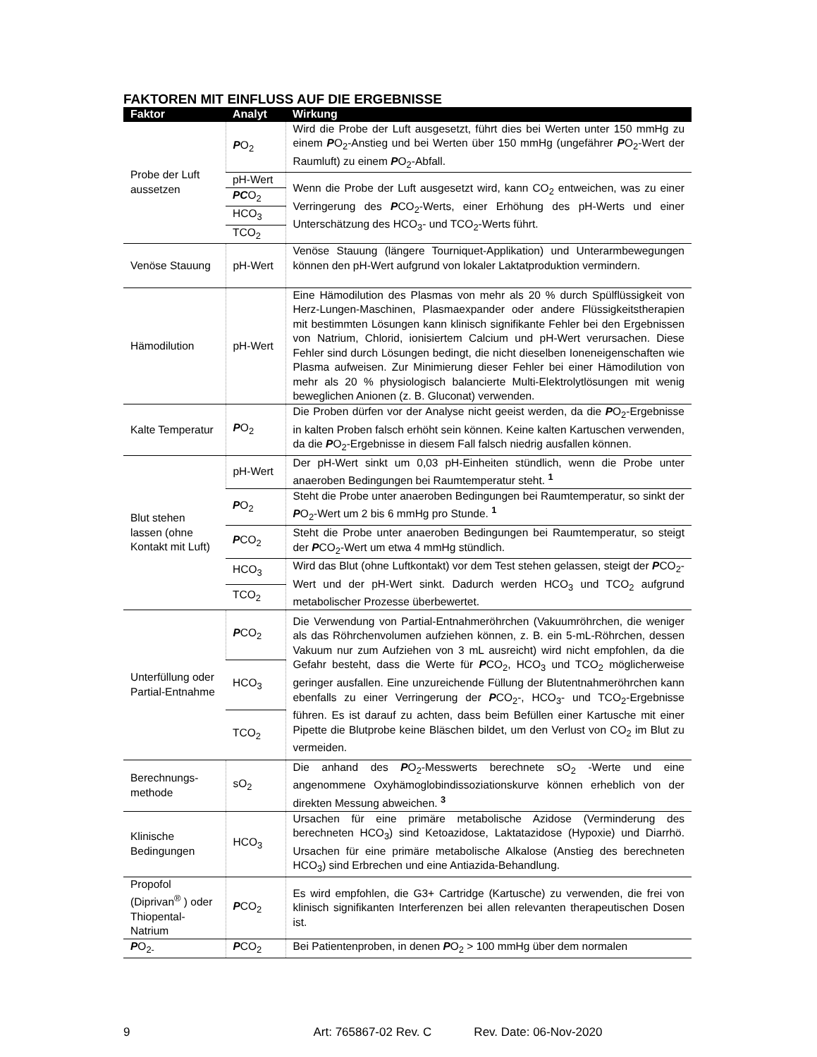FAKTOREN MIT EINFLUSS AUF DIE ERGEBNISSE
| Faktor | Analyt | Wirkung |
| --- | --- | --- |
| Probe der Luft aussetzen | P O<sub>2</sub> | Wird die Probe der Luft ausgesetzt, führt dies bei Werten unter 150 mmHg zu einem P O<sub>2</sub>-Anstieg und bei Werten über 150 mmHg (ungefährer P O<sub>2</sub>-Wert der Raumluft) zu einem P O<sub>2</sub>-Abfall. |
| | pH-Wert | Wenn die Probe der Luft ausgesetzt wird, kann CO<sub>2</sub> entweichen, was zu einer Verringerung des P CO<sub>2</sub>-Werts, einer Erhöhung des pH-Werts und einer Unterschätzung des HCO<sub>3</sub>- und TCO<sub>2</sub>-Werts führt. |
| | PC O<sub>2</sub> | |
| | HCO<sub>3</sub> | |
| | TCO<sub>2</sub> | |
| Venöse Stauung | pH-Wert | Venöse Stauung (längere Tourniquet-Applikation) und Unterarmbewegungen können den pH-Wert aufgrund von lokaler Laktatproduktion vermindern. |
| Hämodilution | pH-Wert | Eine Hämodilution des Plasmas von mehr als 20 % durch Spülflüssigkeit von Herz-Lungen-Maschinen, Plasmaexpander oder andere Flüssigkeitstherapien mit bestimmten Lösungen kann klinisch signifikante Fehler bei den Ergebnissen von Natrium, Chlorid, ionisiertem Calcium und pH-Wert verursachen. Diese Fehler sind durch Lösungen bedingt, die nicht dieselben Ioneneigenschaften wie Plasma aufweisen. Zur Minimierung dieser Fehler bei einer Hämodilution von mehr als 20 % physiologisch balancierte Multi-Elektrolytlösungen mit wenig beweglichen Anionen (z. B. Gluconat) verwenden. |
| Kalte Temperatur | P O<sub>2</sub> | Die Proben dürfen vor der Analyse nicht geeist werden, da die P O<sub>2</sub>-Ergebnisse in kalten Proben falsch erhöht sein können. Keine kalten Kartuschen verwenden, da die P O<sub>2</sub>-Ergebnisse in diesem Fall falsch niedrig ausfallen können. |
| Blut stehen lassen (ohne Kontakt mit Luft) | pH-Wert | Der pH-Wert sinkt um 0,03 pH-Einheiten stündlich, wenn die Probe unter anaeroben Bedingungen bei Raumtemperatur steht. <sup>1</sup> |
| | P O<sub>2</sub> | Steht die Probe unter anaeroben Bedingungen bei Raumtemperatur, so sinkt der P O<sub>2</sub>-Wert um 2 bis 6 mmHg pro Stunde. <sup>1</sup> |
| | P CO<sub>2</sub> | Steht die Probe unter anaeroben Bedingungen bei Raumtemperatur, so steigt der P CO<sub>2</sub>-Wert um etwa 4 mmHg stündlich. |
| | HCO<sub>3</sub> | Wird das Blut (ohne Luftkontakt) vor dem Test stehen gelassen, steigt der P CO<sub>2</sub>-Wert und der pH-Wert sinkt. Dadurch werden HCO<sub>3</sub> und TCO<sub>2</sub> aufgrund metabolischer Prozesse überbewertet. |
| | TCO<sub>2</sub> | |
| Unterfüllung oder Partial-Entnahme | P CO<sub>2</sub> | Die Verwendung von Partial-Entnahmeröhrchen (Vakuumröhrchen, die weniger als das Röhrchenvolumen aufziehen können, z. B. ein 5-mL-Röhrchen, dessen Vakuum nur zum Aufziehen von 3 mL ausreicht) wird nicht empfohlen, da die Gefahr besteht, dass die Werte für P CO<sub>2</sub>, HCO<sub>3</sub> und TCO<sub>2</sub> möglicherweise geringer ausfallen. Eine unzureichende Füllung der Blutentnahmeröhrchen kann ebenfalls zu einer Verringerung der P CO<sub>2</sub>-, HCO<sub>3</sub>- und TCO<sub>2</sub>-Ergebnisse führen. Es ist darauf zu achten, dass beim Befüllen einer Kartusche mit einer Pipette die Blutprobe keine Bläschen bildet, um den Verlust von CO<sub>2</sub> im Blut zu vermeiden. |
| | HCO<sub>3</sub> | |
| | TCO<sub>2</sub> | |
| Berechnungs-methode | sO<sub>2</sub> | Die anhand des P O<sub>2</sub>-Messwerts berechnete sO<sub>2</sub> -Werte und eine angenommene Oxyhämoglobindissoziationskurve können erheblich von der direkten Messung abweichen. <sup>3</sup> |
| Klinische Bedingungen | HCO<sub>3</sub> | Ursachen für eine primäre metabolische Azidose (Verminderung des berechneten HCO<sub>3</sub>) sind Ketoazidose, Laktatazidose (Hypoxie) und Diarrhö. Ursachen für eine primäre metabolische Alkalose (Anstieg des berechneten HCO<sub>3</sub>) sind Erbrechen und eine Antiazida-Behandlung. |
| Propofol (Diprivan<sup>®</sup> ) oder Thiopental-Natrium | P CO<sub>2</sub> | Es wird empfohlen, die G3+ Cartridge (Kartusche) zu verwenden, die frei von klinisch signifikanten Interferenzen bei allen relevanten therapeutischen Dosen ist. |
| P O<sub>2-</sub> | P CO<sub>2</sub> | Bei Patientenproben, in denen P O<sub>2</sub> > 100 mmHg über dem normalen |
9 Art: 765867-02 Rev. C Rev. Date: 06-Nov-2020